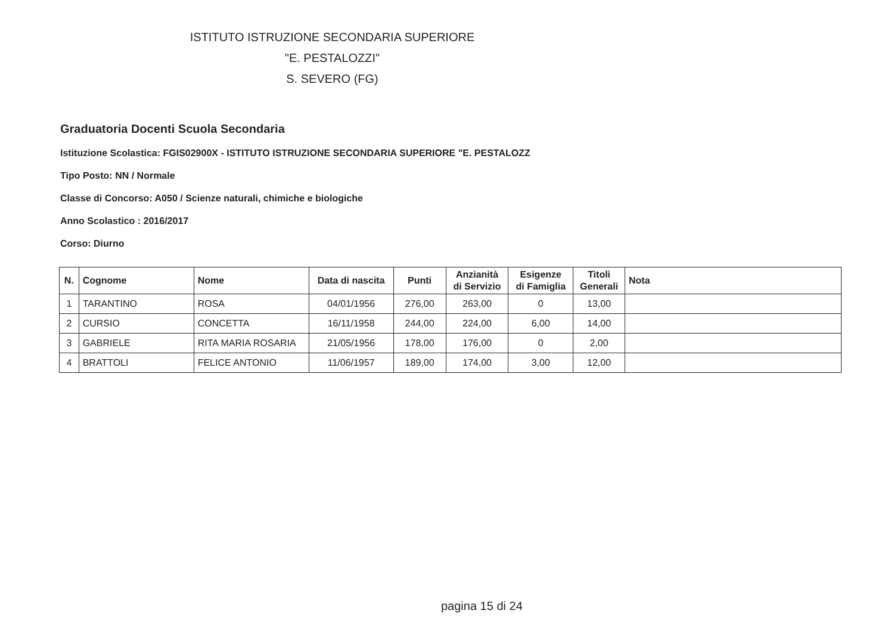ISTITUTO ISTRUZIONE SECONDARIA SUPERIORE
"E. PESTALOZZI"
S. SEVERO (FG)
Graduatoria Docenti Scuola Secondaria
Istituzione Scolastica: FGIS02900X - ISTITUTO ISTRUZIONE SECONDARIA SUPERIORE "E. PESTALOZZ
Tipo Posto: NN / Normale
Classe di Concorso: A050 / Scienze naturali, chimiche e biologiche
Anno Scolastico : 2016/2017
Corso: Diurno
| N. | Cognome | Nome | Data di nascita | Punti | Anzianità di Servizio | Esigenze di Famiglia | Titoli Generali | Nota |
| --- | --- | --- | --- | --- | --- | --- | --- | --- |
| 1 | TARANTINO | ROSA | 04/01/1956 | 276,00 | 263,00 | 0 | 13,00 | |
| 2 | CURSIO | CONCETTA | 16/11/1958 | 244,00 | 224,00 | 6,00 | 14,00 | |
| 3 | GABRIELE | RITA MARIA ROSARIA | 21/05/1956 | 178,00 | 176,00 | 0 | 2,00 | |
| 4 | BRATTOLI | FELICE ANTONIO | 11/06/1957 | 189,00 | 174,00 | 3,00 | 12,00 | |
pagina 15 di 24